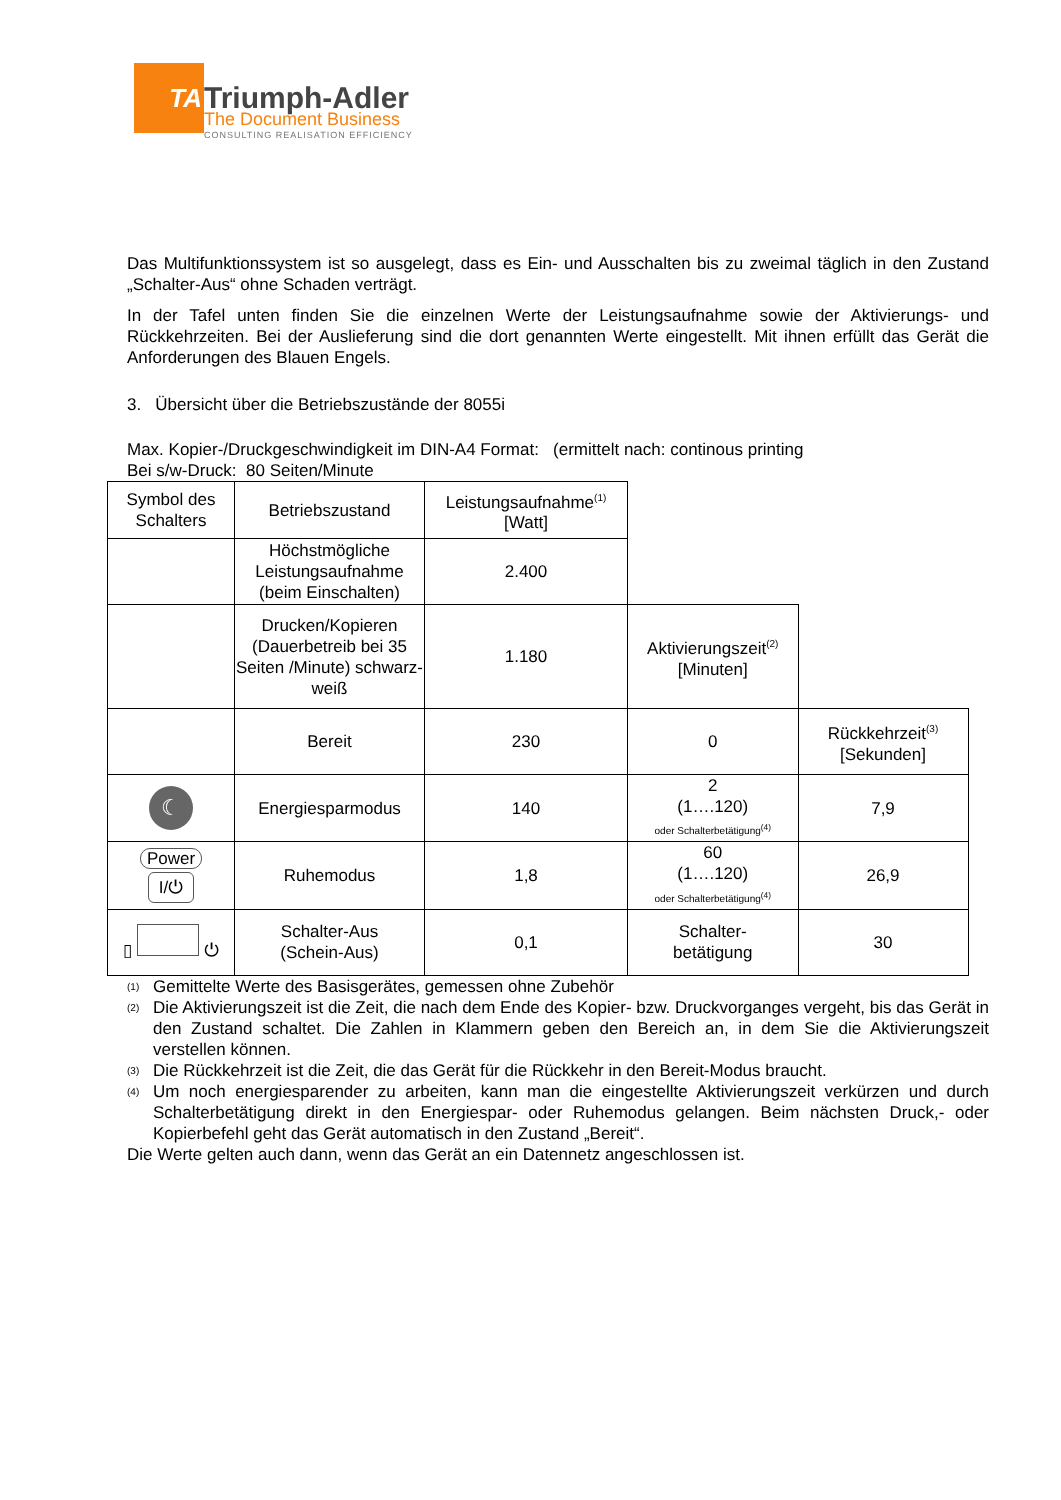TA
Triumph-Adler
The Document Business
CONSULTING REALISATION EFFICIENCY
Das Multifunktionssystem ist so ausgelegt, dass es Ein- und Ausschalten bis zu zweimal täglich in den Zustand „Schalter-Aus“ ohne Schaden verträgt.
In der Tafel unten finden Sie die einzelnen Werte der Leistungsaufnahme sowie der Aktivierungs- und Rückkehrzeiten. Bei der Auslieferung sind die dort genannten Werte eingestellt. Mit ihnen erfüllt das Gerät die Anforderungen des Blauen Engels.
3. Übersicht über die Betriebszustände der 8055i
Max. Kopier-/Druckgeschwindigkeit im DIN-A4 Format: (ermittelt nach: continous printing
Bei s/w-Druck: 80 Seiten/Minute
| Symbol des Schalters | Betriebszustand | Leistungsaufnahme<sup>(1)</sup> [Watt] | | |
| | Höchstmögliche Leistungsaufnahme (beim Einschalten) | 2.400 | | |
| | Drucken/Kopieren (Dauerbetreib bei 35 Seiten /Minute) schwarz-weiß | 1.180 | Aktivierungszeit<sup>(2)</sup> [Minuten] | |
| | Bereit | 230 | 0 | Rückkehrzeit<sup>(3)</sup> [Sekunden] |
| ☾ | Energiesparmodus | 140 | 2 (1….120) oder Schalterbetätigung<sup>(4)</sup> | 7,9 |
| Power I/⏻ | Ruhemodus | 1,8 | 60 (1….120) oder Schalterbetätigung<sup>(4)</sup> | 26,9 |
| ▯ ⏻ | Schalter-Aus (Schein-Aus) | 0,1 | Schalter- betätigung | 30 |
<sup>(1)</sup> Gemittelte Werte des Basisgerätes, gemessen ohne Zubehör
<sup>(2)</sup> Die Aktivierungszeit ist die Zeit, die nach dem Ende des Kopier- bzw. Druckvorganges vergeht, bis das Gerät in den Zustand schaltet. Die Zahlen in Klammern geben den Bereich an, in dem Sie die Aktivierungszeit verstellen können.
<sup>(3)</sup> Die Rückkehrzeit ist die Zeit, die das Gerät für die Rückkehr in den Bereit-Modus braucht.
<sup>(4)</sup> Um noch energiesparender zu arbeiten, kann man die eingestellte Aktivierungszeit verkürzen und durch Schalterbetätigung direkt in den Energiespar- oder Ruhemodus gelangen. Beim nächsten Druck,- oder Kopierbefehl geht das Gerät automatisch in den Zustand „Bereit“.
Die Werte gelten auch dann, wenn das Gerät an ein Datennetz angeschlossen ist.